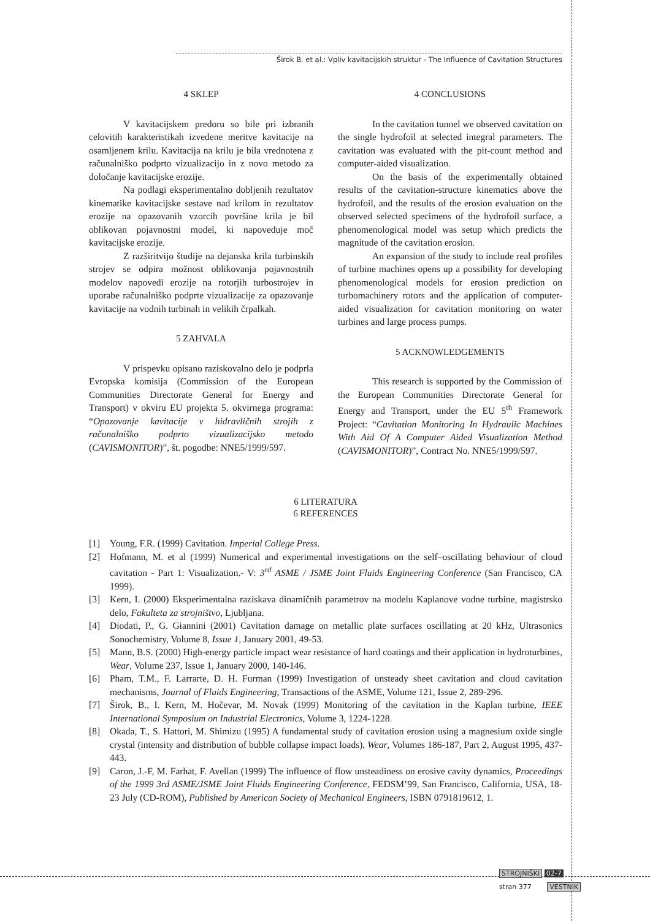Širok B. et al.: Vpliv kavitacijskih struktur - The Influence of Cavitation Structures
4 SKLEP
V kavitacijskem predoru so bile pri izbranih celovitih karakteristikah izvedene meritve kavitacije na osamljenem krilu. Kavitacija na krilu je bila vrednotena z računalniško podprto vizualizacijo in z novo metodo za določanje kavitacijske erozije.
Na podlagi eksperimentalno dobljenih rezultatov kinematike kavitacijske sestave nad krilom in rezultatov erozije na opazovanih vzorcih površine krila je bil oblikovan pojavnostni model, ki napoveduje moč kavitacijske erozije.
Z razširitvijo študije na dejanska krila turbinskih strojev se odpira možnost oblikovanja pojavnostnih modelov napovedi erozije na rotorjih turbostrojev in uporabe računalniško podprte vizualizacije za opazovanje kavitacije na vodnih turbinah in velikih črpalkah.
5 ZAHVALA
V prispevku opisano raziskovalno delo je podprla Evropska komisija (Commission of the European Communities Directorate General for Energy and Transport) v okviru EU projekta 5. okvirnega programa: “Opazovanje kavitacije v hidravličnih strojih z računalniško podprto vizualizacijsko metodo (CAVISMONITOR)”, št. pogodbe: NNE5/1999/597.
4 CONCLUSIONS
In the cavitation tunnel we observed cavitation on the single hydrofoil at selected integral parameters. The cavitation was evaluated with the pit-count method and computer-aided visualization.
On the basis of the experimentally obtained results of the cavitation-structure kinematics above the hydrofoil, and the results of the erosion evaluation on the observed selected specimens of the hydrofoil surface, a phenomenological model was setup which predicts the magnitude of the cavitation erosion.
An expansion of the study to include real profiles of turbine machines opens up a possibility for developing phenomenological models for erosion prediction on turbomachinery rotors and the application of computer-aided visualization for cavitation monitoring on water turbines and large process pumps.
5 ACKNOWLEDGEMENTS
This research is supported by the Commission of the European Communities Directorate General for Energy and Transport, under the EU 5<sup>th</sup> Framework Project: “Cavitation Monitoring In Hydraulic Machines With Aid Of A Computer Aided Visualization Method (CAVISMONITOR)”, Contract No. NNE5/1999/597.
6 LITERATURA
6 REFERENCES
[1] Young, F.R. (1999) Cavitation. Imperial College Press.
[2] Hofmann, M. et al (1999) Numerical and experimental investigations on the self–oscillating behaviour of cloud cavitation - Part 1: Visualization.- V: 3<sup>rd</sup> ASME / JSME Joint Fluids Engineering Conference (San Francisco, CA 1999).
[3] Kern, I. (2000) Eksperimentalna raziskava dinamičnih parametrov na modelu Kaplanove vodne turbine, magistrsko delo, Fakulteta za strojništvo, Ljubljana.
[4] Diodati, P., G. Giannini (2001) Cavitation damage on metallic plate surfaces oscillating at 20 kHz, Ultrasonics Sonochemistry, Volume 8, Issue 1, January 2001, 49-53.
[5] Mann, B.S. (2000) High-energy particle impact wear resistance of hard coatings and their application in hydroturbines, Wear, Volume 237, Issue 1, January 2000, 140-146.
[6] Pham, T.M., F. Larrarte, D. H. Furman (1999) Investigation of unsteady sheet cavitation and cloud cavitation mechanisms, Journal of Fluids Engineering, Transactions of the ASME, Volume 121, Issue 2, 289-296.
[7] Širok, B., I. Kern, M. Hočevar, M. Novak (1999) Monitoring of the cavitation in the Kaplan turbine, IEEE International Symposium on Industrial Electronics, Volume 3, 1224-1228.
[8] Okada, T., S. Hattori, M. Shimizu (1995) A fundamental study of cavitation erosion using a magnesium oxide single crystal (intensity and distribution of bubble collapse impact loads), Wear, Volumes 186-187, Part 2, August 1995, 437-443.
[9] Caron, J.-F, M. Farhat, F. Avellan (1999) The influence of flow unsteadiness on erosive cavity dynamics, Proceedings of the 1999 3rd ASME/JSME Joint Fluids Engineering Conference, FEDSM’99, San Francisco, California, USA, 18-23 July (CD-ROM), Published by American Society of Mechanical Engineers, ISBN 0791819612, 1.
STROJNIŠKI 02-7
stran 377 VESTNIK